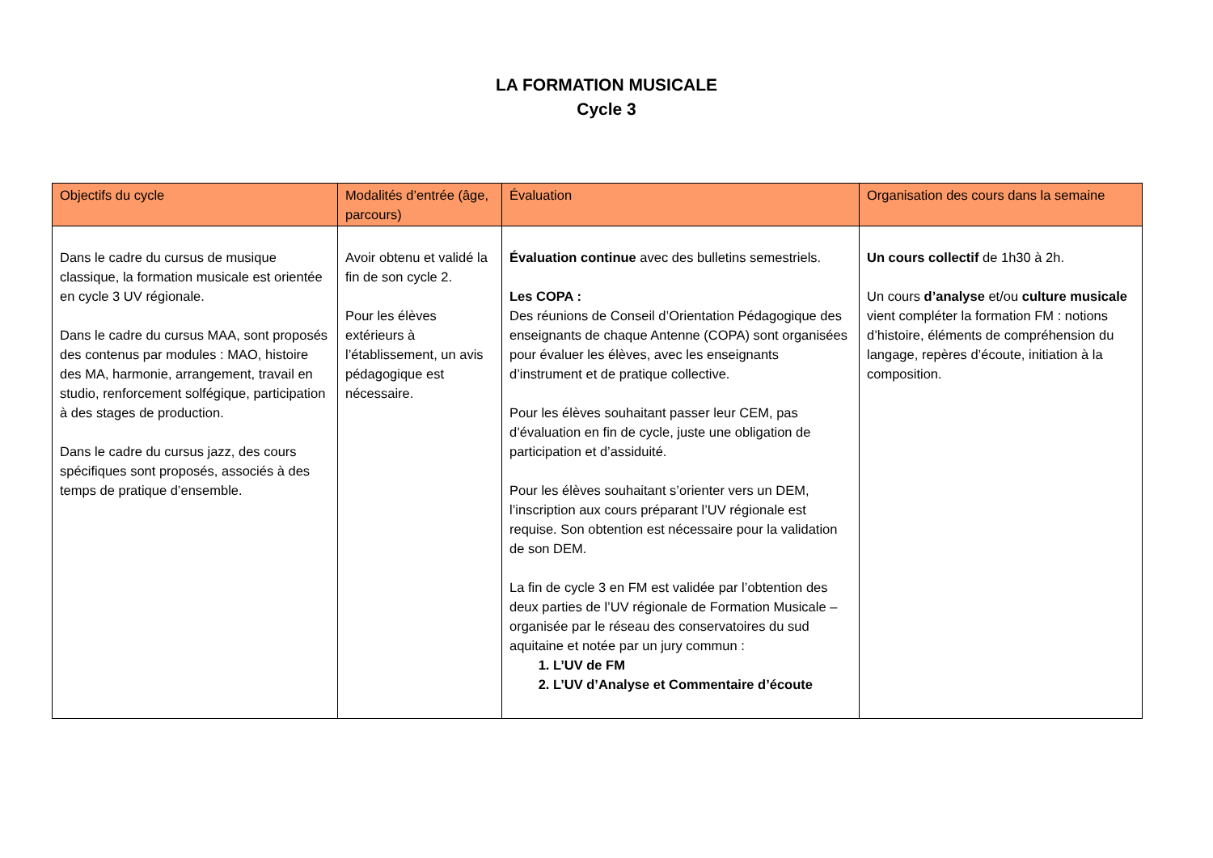LA FORMATION MUSICALE
Cycle 3
| Objectifs du cycle | Modalités d’entrée (âge, parcours) | Évaluation | Organisation des cours dans la semaine |
| --- | --- | --- | --- |
| Dans le cadre du cursus de musique classique, la formation musicale est orientée en cycle 3 UV régionale. Dans le cadre du cursus MAA, sont proposés des contenus par modules : MAO, histoire des MA, harmonie, arrangement, travail en studio, renforcement solfégique, participation à des stages de production. Dans le cadre du cursus jazz, des cours spécifiques sont proposés, associés à des temps de pratique d’ensemble. | Avoir obtenu et validé la fin de son cycle 2. Pour les élèves extérieurs à l’établissement, un avis pédagogique est nécessaire. | Évaluation continue avec des bulletins semestriels. Les COPA : Des réunions de Conseil d’Orientation Pédagogique des enseignants de chaque Antenne (COPA) sont organisées pour évaluer les élèves, avec les enseignants d’instrument et de pratique collective. Pour les élèves souhaitant passer leur CEM, pas d’évaluation en fin de cycle, juste une obligation de participation et d’assiduité. Pour les élèves souhaitant s’orienter vers un DEM, l’inscription aux cours préparant l’UV régionale est requise. Son obtention est nécessaire pour la validation de son DEM. La fin de cycle 3 en FM est validée par l’obtention des deux parties de l’UV régionale de Formation Musicale – organisée par le réseau des conservatoires du sud aquitaine et notée par un jury commun : 1. L’UV de FM 2. L’UV d’Analyse et Commentaire d’écoute | Un cours collectif de 1h30 à 2h. Un cours d’analyse et/ou culture musicale vient compléter la formation FM : notions d’histoire, éléments de compréhension du langage, repères d’écoute, initiation à la composition. |